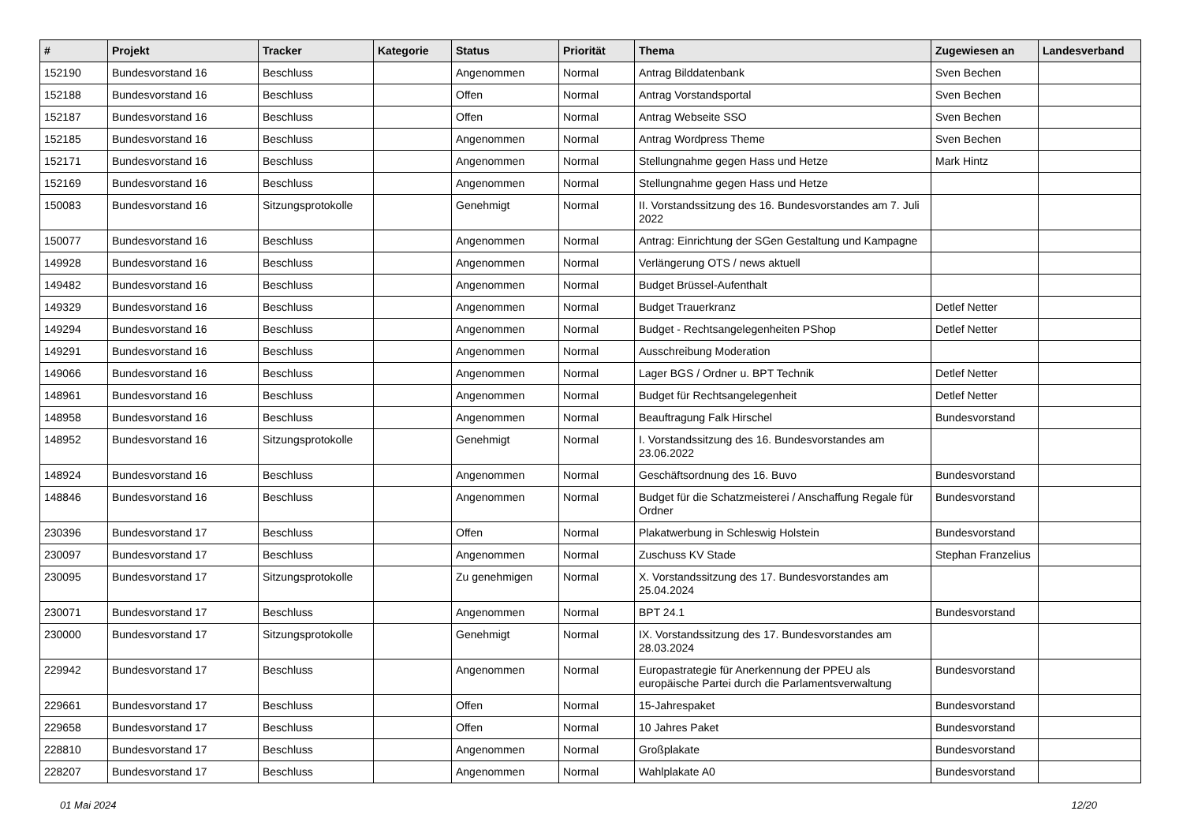| # | Projekt | Tracker | Kategorie | Status | Priorität | Thema | Zugewiesen an | Landesverband |
| --- | --- | --- | --- | --- | --- | --- | --- | --- |
| 152190 | Bundesvorstand 16 | Beschluss | | Angenommen | Normal | Antrag Bilddatenbank | Sven Bechen | |
| 152188 | Bundesvorstand 16 | Beschluss | | Offen | Normal | Antrag Vorstandsportal | Sven Bechen | |
| 152187 | Bundesvorstand 16 | Beschluss | | Offen | Normal | Antrag Webseite SSO | Sven Bechen | |
| 152185 | Bundesvorstand 16 | Beschluss | | Angenommen | Normal | Antrag Wordpress Theme | Sven Bechen | |
| 152171 | Bundesvorstand 16 | Beschluss | | Angenommen | Normal | Stellungnahme gegen Hass und Hetze | Mark Hintz | |
| 152169 | Bundesvorstand 16 | Beschluss | | Angenommen | Normal | Stellungnahme gegen Hass und Hetze | | |
| 150083 | Bundesvorstand 16 | Sitzungsprotokolle | | Genehmigt | Normal | II. Vorstandssitzung des 16. Bundesvorstandes am 7. Juli 2022 | | |
| 150077 | Bundesvorstand 16 | Beschluss | | Angenommen | Normal | Antrag: Einrichtung der SGen Gestaltung und Kampagne | | |
| 149928 | Bundesvorstand 16 | Beschluss | | Angenommen | Normal | Verlängerung OTS / news aktuell | | |
| 149482 | Bundesvorstand 16 | Beschluss | | Angenommen | Normal | Budget Brüssel-Aufenthalt | | |
| 149329 | Bundesvorstand 16 | Beschluss | | Angenommen | Normal | Budget Trauerkranz | Detlef Netter | |
| 149294 | Bundesvorstand 16 | Beschluss | | Angenommen | Normal | Budget - Rechtsangelegenheiten PShop | Detlef Netter | |
| 149291 | Bundesvorstand 16 | Beschluss | | Angenommen | Normal | Ausschreibung Moderation | | |
| 149066 | Bundesvorstand 16 | Beschluss | | Angenommen | Normal | Lager BGS / Ordner u. BPT Technik | Detlef Netter | |
| 148961 | Bundesvorstand 16 | Beschluss | | Angenommen | Normal | Budget für Rechtsangelegenheit | Detlef Netter | |
| 148958 | Bundesvorstand 16 | Beschluss | | Angenommen | Normal | Beauftragung Falk Hirschel | Bundesvorstand | |
| 148952 | Bundesvorstand 16 | Sitzungsprotokolle | | Genehmigt | Normal | I. Vorstandssitzung des 16. Bundesvorstandes am 23.06.2022 | | |
| 148924 | Bundesvorstand 16 | Beschluss | | Angenommen | Normal | Geschäftsordnung des 16. Buvo | Bundesvorstand | |
| 148846 | Bundesvorstand 16 | Beschluss | | Angenommen | Normal | Budget für die Schatzmeisterei / Anschaffung Regale für Ordner | Bundesvorstand | |
| 230396 | Bundesvorstand 17 | Beschluss | | Offen | Normal | Plakatwerbung in Schleswig Holstein | Bundesvorstand | |
| 230097 | Bundesvorstand 17 | Beschluss | | Angenommen | Normal | Zuschuss KV Stade | Stephan Franzelius | |
| 230095 | Bundesvorstand 17 | Sitzungsprotokolle | | Zu genehmigen | Normal | X. Vorstandssitzung des 17. Bundesvorstandes am 25.04.2024 | | |
| 230071 | Bundesvorstand 17 | Beschluss | | Angenommen | Normal | BPT 24.1 | Bundesvorstand | |
| 230000 | Bundesvorstand 17 | Sitzungsprotokolle | | Genehmigt | Normal | IX. Vorstandssitzung des 17. Bundesvorstandes am 28.03.2024 | | |
| 229942 | Bundesvorstand 17 | Beschluss | | Angenommen | Normal | Europastrategie für Anerkennung der PPEU als europäische Partei durch die Parlamentsverwaltung | Bundesvorstand | |
| 229661 | Bundesvorstand 17 | Beschluss | | Offen | Normal | 15-Jahrespaket | Bundesvorstand | |
| 229658 | Bundesvorstand 17 | Beschluss | | Offen | Normal | 10 Jahres Paket | Bundesvorstand | |
| 228810 | Bundesvorstand 17 | Beschluss | | Angenommen | Normal | Großplakate | Bundesvorstand | |
| 228207 | Bundesvorstand 17 | Beschluss | | Angenommen | Normal | Wahlplakate A0 | Bundesvorstand | |
01 Mai 2024 12/20